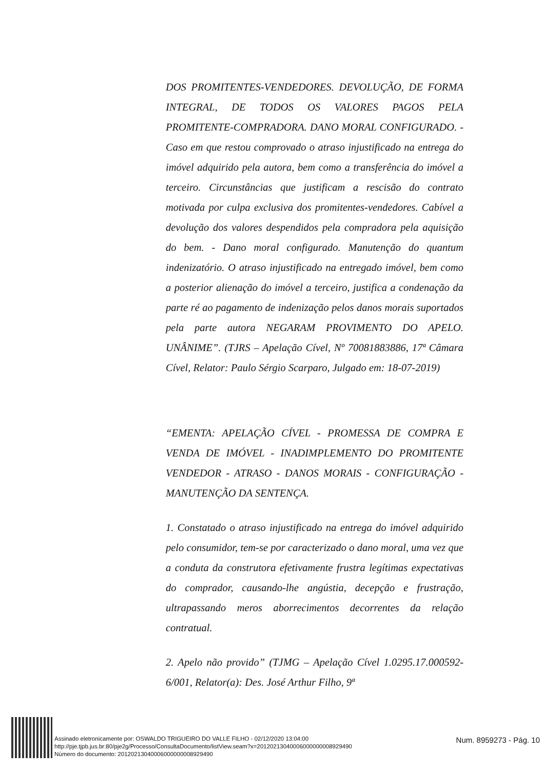DOS PROMITENTES-VENDEDORES. DEVOLUÇÃO, DE FORMA INTEGRAL, DE TODOS OS VALORES PAGOS PELA PROMITENTE-COMPRADORA. DANO MORAL CONFIGURADO. - Caso em que restou comprovado o atraso injustificado na entrega do imóvel adquirido pela autora, bem como a transferência do imóvel a terceiro. Circunstâncias que justificam a rescisão do contrato motivada por culpa exclusiva dos promitentes-vendedores. Cabível a devolução dos valores despendidos pela compradora pela aquisição do bem. - Dano moral configurado. Manutenção do quantum indenizatório. O atraso injustificado na entregado imóvel, bem como a posterior alienação do imóvel a terceiro, justifica a condenação da parte ré ao pagamento de indenização pelos danos morais suportados pela parte autora NEGARAM PROVIMENTO DO APELO. UNÂNIME”. (TJRS – Apelação Cível, Nº 70081883886, 17ª Câmara Cível, Relator: Paulo Sérgio Scarparo, Julgado em: 18-07-2019)
“EMENTA: APELAÇÃO CÍVEL - PROMESSA DE COMPRA E VENDA DE IMÓVEL - INADIMPLEMENTO DO PROMITENTE VENDEDOR - ATRASO - DANOS MORAIS - CONFIGURAÇÃO - MANUTENÇÃO DA SENTENÇA.
1. Constatado o atraso injustificado na entrega do imóvel adquirido pelo consumidor, tem-se por caracterizado o dano moral, uma vez que a conduta da construtora efetivamente frustra legítimas expectativas do comprador, causando-lhe angústia, decepção e frustração, ultrapassando meros aborrecimentos decorrentes da relação contratual.
2. Apelo não provido” (TJMG – Apelação Cível 1.0295.17.000592-6/001, Relator(a): Des. José Arthur Filho, 9ª
Assinado eletronicamente por: OSWALDO TRIGUEIRO DO VALLE FILHO - 02/12/2020 13:04:00
http://pje.tjpb.jus.br:80/pje2g/Processo/ConsultaDocumento/listView.seam?x=20120213040006000000008929490
Número do documento: 20120213040006000000008929490
Num. 8959273 - Pág. 10